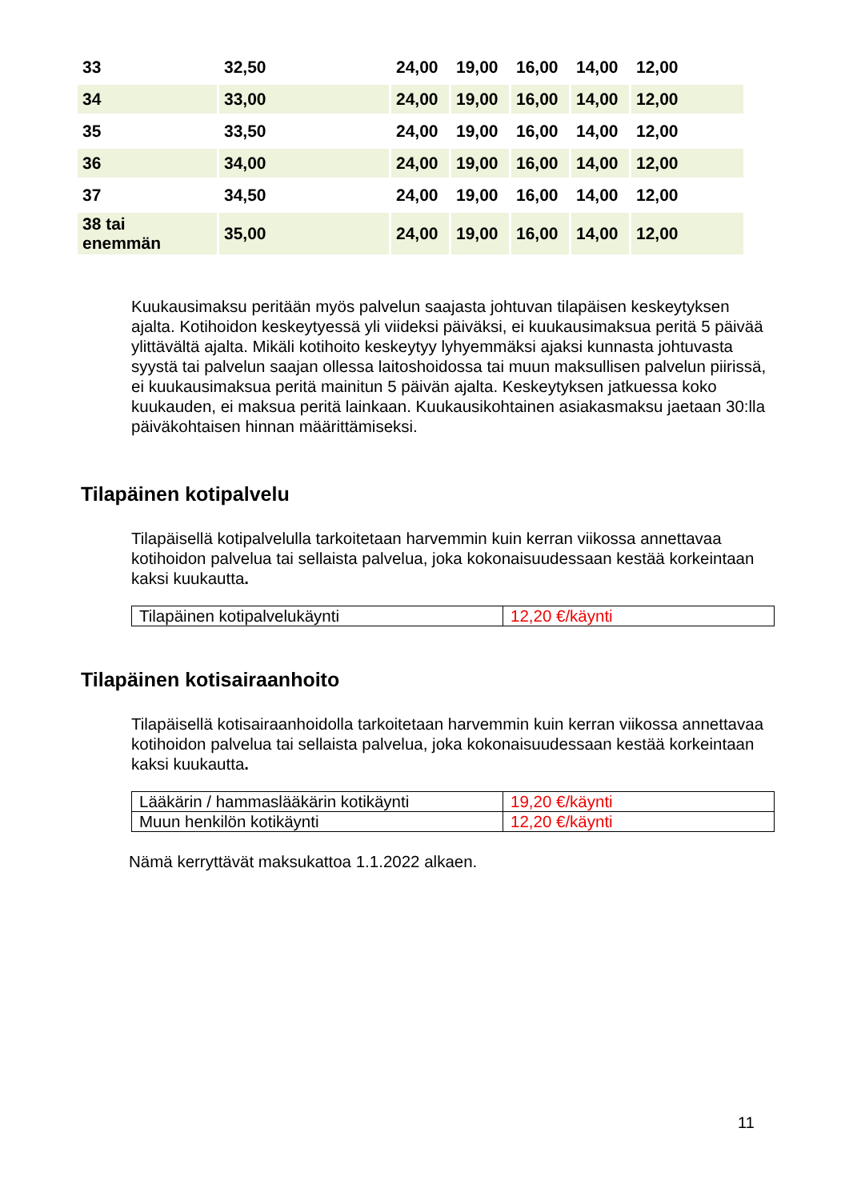| 33 | 32,50 | 24,00 | 19,00 | 16,00 | 14,00 | 12,00 |
| 34 | 33,00 | 24,00 | 19,00 | 16,00 | 14,00 | 12,00 |
| 35 | 33,50 | 24,00 | 19,00 | 16,00 | 14,00 | 12,00 |
| 36 | 34,00 | 24,00 | 19,00 | 16,00 | 14,00 | 12,00 |
| 37 | 34,50 | 24,00 | 19,00 | 16,00 | 14,00 | 12,00 |
| 38 tai enemmän | 35,00 | 24,00 | 19,00 | 16,00 | 14,00 | 12,00 |
Kuukausimaksu peritään myös palvelun saajasta johtuvan tilapäisen keskeytyksen ajalta. Kotihoidon keskeytyessä yli viideksi päiväksi, ei kuukausimaksua peritä 5 päivää ylittävältä ajalta. Mikäli kotihoito keskeytyy lyhyemmäksi ajaksi kunnasta johtuvasta syystä tai palvelun saajan ollessa laitoshoidossa tai muun maksullisen palvelun piirissä, ei kuukausimaksua peritä mainitun 5 päivän ajalta. Keskeytyksen jatkuessa koko kuukauden, ei maksua peritä lainkaan. Kuukausikohtainen asiakasmaksu jaetaan 30:lla päiväkohtaisen hinnan määrittämiseksi.
Tilapäinen kotipalvelu
Tilapäisellä kotipalvelulla tarkoitetaan harvemmin kuin kerran viikossa annettavaa kotihoidon palvelua tai sellaista palvelua, joka kokonaisuudessaan kestää korkeintaan kaksi kuukautta.
| Tilapäinen kotipalvelukäynti | 12,20 €/käynti |
Tilapäinen kotisairaanhoito
Tilapäisellä kotisairaanhoidolla tarkoitetaan harvemmin kuin kerran viikossa annettavaa kotihoidon palvelua tai sellaista palvelua, joka kokonaisuudessaan kestää korkeintaan kaksi kuukautta.
| Lääkärin / hammaslääkärin kotikäynti | 19,20 €/käynti |
| Muun henkilön kotikäynti | 12,20 €/käynti |
Nämä kerryttävät maksukattoa 1.1.2022 alkaen.
11